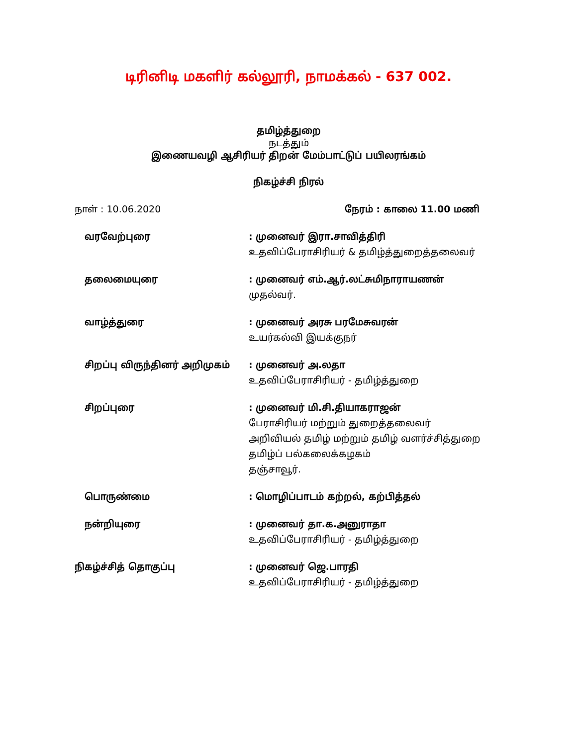டிரினிடி மகளிர் கல்லூரி, நாமக்கல் - 637 002.
தமிழ்த்துறை
நடத்தும்
இணையவழி ஆசிரியர் திறன் மேம்பாட்டுப் பயிலரங்கம்
நிகழ்ச்சி நிரல்
நாள் : 10.06.2020 நேரம் : காலை 11.00 மணி
வரவேற்புரை : முனைவர் இரா.சாவித்திரி
உதவிப்பேராசிரியர் & தமிழ்த்துறைத்தலைவர்
தலைமையுரை : முனைவர் எம்.ஆர்.லட்சுமிநாராயணன்
முதல்வர்.
வாழ்த்துரை : முனைவர் அரசு பரமேசுவரன்
உயர்கல்வி இயக்குநர்
சிறப்பு விருந்தினர் அறிமுகம் : முனைவர் அ.லதா
உதவிப்பேராசிரியர் - தமிழ்த்துறை
சிறப்புரை : முனைவர் மி.சி.தியாகராஜன்
பேராசிரியர் மற்றும் துறைத்தலைவர்
அறிவியல் தமிழ் மற்றும் தமிழ் வளர்ச்சித்துறை
தமிழ்ப் பல்கலைக்கழகம்
தஞ்சாவூர்.
பொருண்மை : மொழிப்பாடம் கற்றல், கற்பித்தல்
நன்றியுரை : முனைவர் தா.க.அனுராதா
உதவிப்பேராசிரியர் - தமிழ்த்துறை
நிகழ்ச்சித் தொகுப்பு : முனைவர் ஜெ.பாரதி
உதவிப்பேராசிரியர் - தமிழ்த்துறை